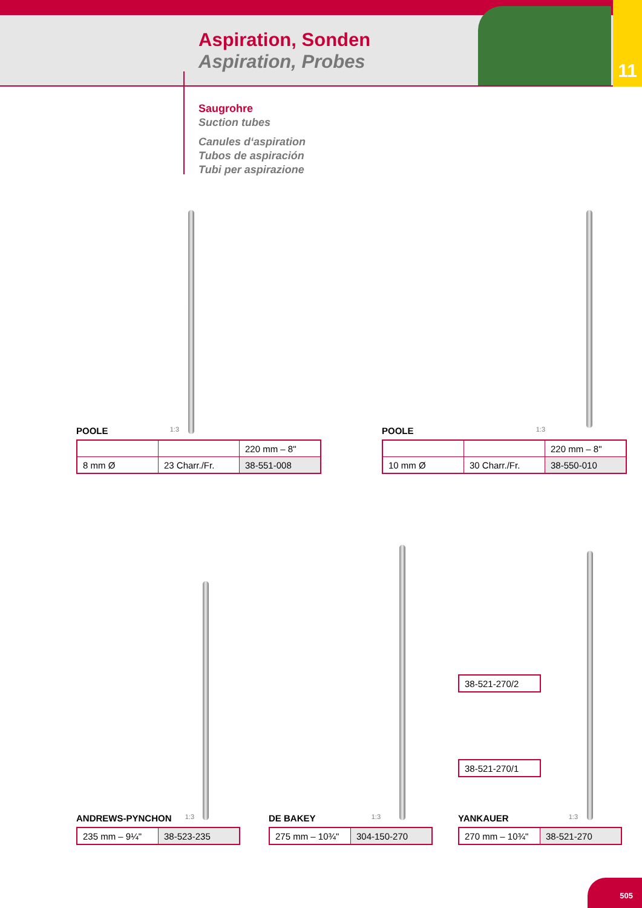11
Aspiration, Sonden
Aspiration, Probes
Saugrohre
Suction tubes
Canules d‘aspiration
Tubos de aspiración
Tubi per aspirazione
POOLE 1:3
| | | 220 mm – 8" |
| 8 mm Ø | 23 Charr./Fr. | 38-551-008 |
POOLE 1:3
| | | 220 mm – 8" |
| 10 mm Ø | 30 Charr./Fr. | 38-550-010 |
| 38-521-270/2 |
| 38-521-270/1 |
ANDREWS-PYNCHON 1:3
| 235 mm – 9¼" | 38-523-235 |
DE BAKEY 1:3
| 275 mm – 10¾" | 304-150-270 |
YANKAUER 1:3
| 270 mm – 10¾" | 38-521-270 |
505